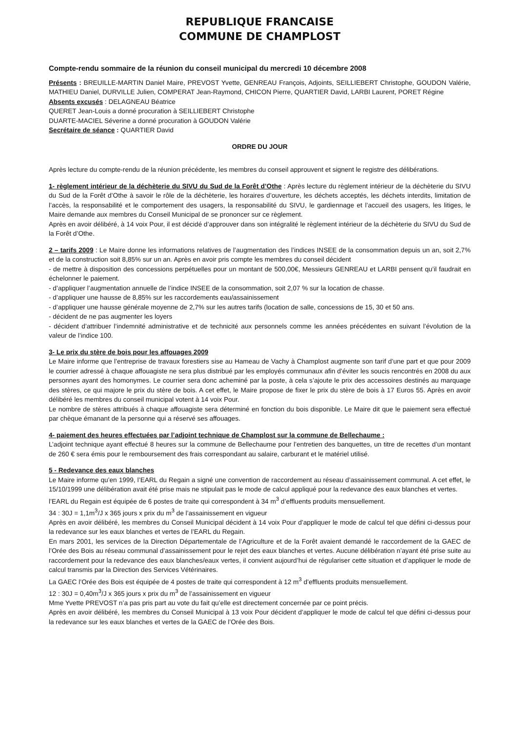REPUBLIQUE FRANCAISE
COMMUNE DE CHAMPLOST
Compte-rendu sommaire de la réunion du conseil municipal du mercredi 10 décembre 2008
Présents : BREUILLE-MARTIN Daniel Maire, PREVOST Yvette, GENREAU François, Adjoints, SEILLIEBERT Christophe, GOUDON Valérie, MATHIEU Daniel, DURVILLE Julien, COMPERAT Jean-Raymond, CHICON Pierre, QUARTIER David, LARBI Laurent, PORET Régine
Absents excusés : DELAGNEAU Béatrice
QUERET Jean-Louis a donné procuration à SEILLIEBERT Christophe
DUARTE-MACIEL Séverine a donné procuration à GOUDON Valérie
Secrétaire de séance : QUARTIER David
ORDRE DU JOUR
Après lecture du compte-rendu de la réunion précédente, les membres du conseil approuvent et signent le registre des délibérations.
1- règlement intérieur de la déchèterie du SIVU du Sud de la Forêt d’Othe : Après lecture du règlement intérieur de la déchèterie du SIVU du Sud de la Forêt d’Othe à savoir le rôle de la déchèterie, les horaires d’ouverture, les déchets acceptés, les déchets interdits, limitation de l’accès, la responsabilité et le comportement des usagers, la responsabilité du SIVU, le gardiennage et l’accueil des usagers, les litiges, le Maire demande aux membres du Conseil Municipal de se prononcer sur ce règlement.
Après en avoir délibéré, à 14 voix Pour, il est décidé d’approuver dans son intégralité le règlement intérieur de la déchèterie du SIVU du Sud de la Forêt d’Othe.
2 – tarifs 2009 : Le Maire donne les informations relatives de l’augmentation des l’indices INSEE de la consommation depuis un an, soit 2,7% et de la construction soit 8,85% sur un an. Après en avoir pris compte les membres du conseil décident
- de mettre à disposition des concessions perpétuelles pour un montant de 500,00€, Messieurs GENREAU et LARBI pensent qu’il faudrait en échelonner le paiement.
- d’appliquer l’augmentation annuelle de l’indice INSEE de la consommation, soit 2,07 % sur la location de chasse.
- d’appliquer une hausse de 8,85% sur les raccordements eau/assainissement
- d’appliquer une hausse générale moyenne de 2,7% sur les autres tarifs (location de salle, concessions de 15, 30 et 50 ans.
- décident de ne pas augmenter les loyers
- décident d’attribuer l’indemnité administrative et de technicité aux personnels comme les années précédentes en suivant l’évolution de la valeur de l’indice 100.
3- Le prix du stère de bois pour les affouages 2009
Le Maire informe que l’entreprise de travaux forestiers sise au Hameau de Vachy à Champlost augmente son tarif d’une part et que pour 2009 le courrier adressé à chaque affouagiste ne sera plus distribué par les employés communaux afin d’éviter les soucis rencontrés en 2008 du aux personnes ayant des homonymes. Le courrier sera donc acheminé par la poste, à cela s’ajoute le prix des accessoires destinés au marquage des stères, ce qui majore le prix du stère de bois. A cet effet, le Maire propose de fixer le prix du stère de bois à 17 Euros 55. Après en avoir délibéré les membres du conseil municipal votent à 14 voix Pour.
Le nombre de stères attribués à chaque affouagiste sera déterminé en fonction du bois disponible. Le Maire dit que le paiement sera effectué par chèque émanant de la personne qui a réservé ses affouages.
4- paiement des heures effectuées par l’adjoint technique de Champlost sur la commune de Bellechaume :
L’adjoint technique ayant effectué 8 heures sur la commune de Bellechaume pour l’entretien des banquettes, un titre de recettes d’un montant de 260 € sera émis pour le remboursement des frais correspondant au salaire, carburant et le matériel utilisé.
5 - Redevance des eaux blanches
Le Maire informe qu’en 1999, l’EARL du Regain a signé une convention de raccordement au réseau d’assainissement communal. A cet effet, le 15/10/1999 une délibération avait été prise mais ne stipulait pas le mode de calcul appliqué pour la redevance des eaux blanches et vertes.
l’EARL du Regain est équipée de 6 postes de traite qui correspondent à 34 m<sup>3</sup> d’effluents produits mensuellement.
34 : 30J = 1,1m<sup>3</sup>/J x 365 jours x prix du m<sup>3</sup> de l’assainissement en vigueur
Après en avoir délibéré, les membres du Conseil Municipal décident à 14 voix Pour d’appliquer le mode de calcul tel que défini ci-dessus pour la redevance sur les eaux blanches et vertes de l’EARL du Regain.
En mars 2001, les services de la Direction Départementale de l’Agriculture et de la Forêt avaient demandé le raccordement de la GAEC de l’Orée des Bois au réseau communal d’assainissement pour le rejet des eaux blanches et vertes. Aucune délibération n’ayant été prise suite au raccordement pour la redevance des eaux blanches/eaux vertes, il convient aujourd’hui de régulariser cette situation et d’appliquer le mode de calcul transmis par la Direction des Services Vétérinaires.
La GAEC l’Orée des Bois est équipée de 4 postes de traite qui correspondent à 12 m<sup>3</sup> d’effluents produits mensuellement.
12 : 30J = 0,40m<sup>3</sup>/J x 365 jours x prix du m<sup>3</sup> de l’assainissement en vigueur
Mme Yvette PREVOST n’a pas pris part au vote du fait qu’elle est directement concernée par ce point précis.
Après en avoir délibéré, les membres du Conseil Municipal à 13 voix Pour décident d’appliquer le mode de calcul tel que défini ci-dessus pour la redevance sur les eaux blanches et vertes de la GAEC de l’Orée des Bois.